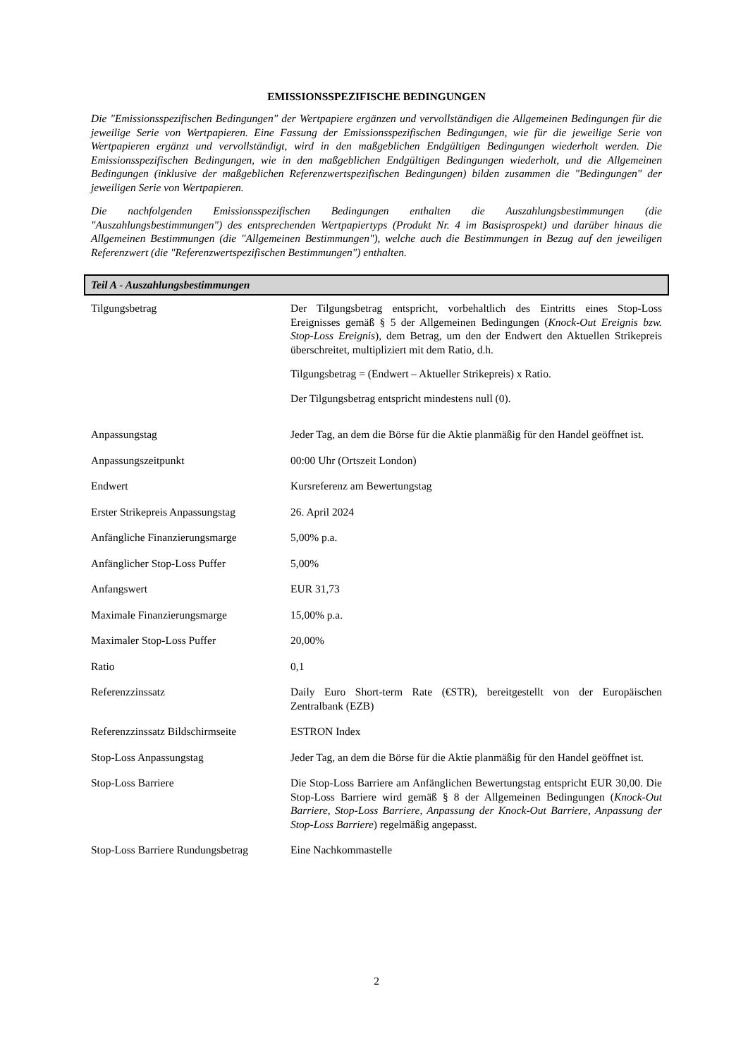EMISSIONSSPEZIFISCHE BEDINGUNGEN
Die "Emissionsspezifischen Bedingungen" der Wertpapiere ergänzen und vervollständigen die Allgemeinen Bedingungen für die jeweilige Serie von Wertpapieren. Eine Fassung der Emissionsspezifischen Bedingungen, wie für die jeweilige Serie von Wertpapieren ergänzt und vervollständigt, wird in den maßgeblichen Endgültigen Bedingungen wiederholt werden. Die Emissionsspezifischen Bedingungen, wie in den maßgeblichen Endgültigen Bedingungen wiederholt, und die Allgemeinen Bedingungen (inklusive der maßgeblichen Referenzwertspezifischen Bedingungen) bilden zusammen die "Bedingungen" der jeweiligen Serie von Wertpapieren.
Die nachfolgenden Emissionsspezifischen Bedingungen enthalten die Auszahlungsbestimmungen (die "Auszahlungsbestimmungen") des entsprechenden Wertpapiertyps (Produkt Nr. 4 im Basisprospekt) und darüber hinaus die Allgemeinen Bestimmungen (die "Allgemeinen Bestimmungen"), welche auch die Bestimmungen in Bezug auf den jeweiligen Referenzwert (die "Referenzwertspezifischen Bestimmungen") enthalten.
Teil A - Auszahlungsbestimmungen
| Tilgungsbetrag | Der Tilgungsbetrag entspricht, vorbehaltlich des Eintritts eines Stop-Loss Ereignisses gemäß § 5 der Allgemeinen Bedingungen ( Knock-Out Ereignis bzw. Stop-Loss Ereignis ), dem Betrag, um den der Endwert den Aktuellen Strikepreis überschreitet, multipliziert mit dem Ratio, d.h. Tilgungsbetrag = (Endwert – Aktueller Strikepreis) x Ratio. Der Tilgungsbetrag entspricht mindestens null (0). |
| Anpassungstag | Jeder Tag, an dem die Börse für die Aktie planmäßig für den Handel geöffnet ist. |
| Anpassungszeitpunkt | 00:00 Uhr (Ortszeit London) |
| Endwert | Kursreferenz am Bewertungstag |
| Erster Strikepreis Anpassungstag | 26. April 2024 |
| Anfängliche Finanzierungsmarge | 5,00% p.a. |
| Anfänglicher Stop-Loss Puffer | 5,00% |
| Anfangswert | EUR 31,73 |
| Maximale Finanzierungsmarge | 15,00% p.a. |
| Maximaler Stop-Loss Puffer | 20,00% |
| Ratio | 0,1 |
| Referenzzinssatz | Daily Euro Short-term Rate (€STR), bereitgestellt von der Europäischen Zentralbank (EZB) |
| Referenzzinssatz Bildschirmseite | ESTRON Index |
| Stop-Loss Anpassungstag | Jeder Tag, an dem die Börse für die Aktie planmäßig für den Handel geöffnet ist. |
| Stop-Loss Barriere | Die Stop-Loss Barriere am Anfänglichen Bewertungstag entspricht EUR 30,00. Die Stop-Loss Barriere wird gemäß § 8 der Allgemeinen Bedingungen ( Knock-Out Barriere, Stop-Loss Barriere, Anpassung der Knock-Out Barriere, Anpassung der Stop-Loss Barriere ) regelmäßig angepasst. |
| Stop-Loss Barriere Rundungsbetrag | Eine Nachkommastelle |
2